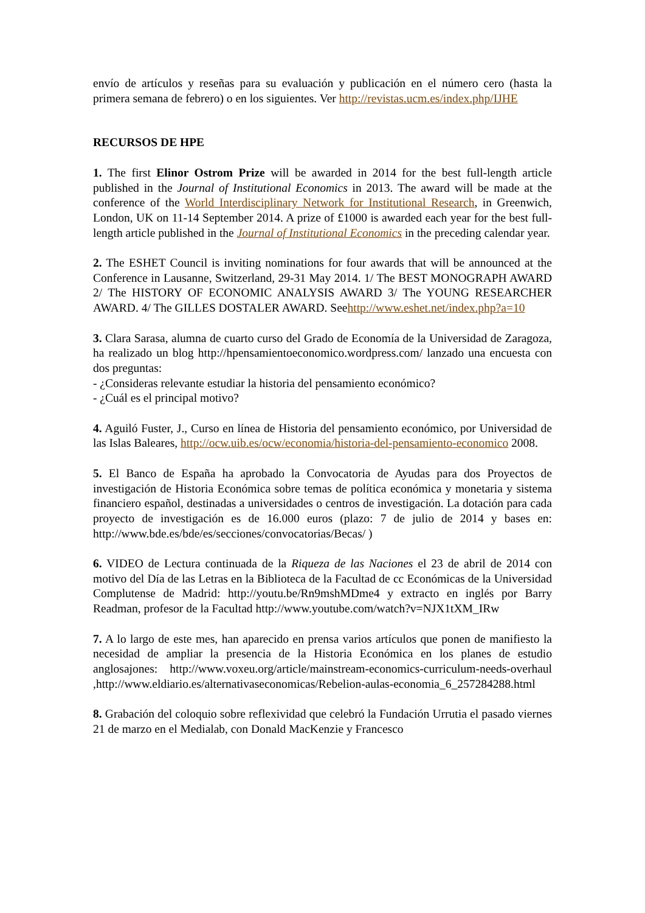envío de artículos y reseñas para su evaluación y publicación en el número cero (hasta la primera semana de febrero) o en los siguientes. Ver http://revistas.ucm.es/index.php/IJHE
RECURSOS DE HPE
1. The first Elinor Ostrom Prize will be awarded in 2014 for the best full-length article published in the Journal of Institutional Economics in 2013. The award will be made at the conference of the World Interdisciplinary Network for Institutional Research, in Greenwich, London, UK on 11-14 September 2014. A prize of £1000 is awarded each year for the best full-length article published in the Journal of Institutional Economics in the preceding calendar year.
2. The ESHET Council is inviting nominations for four awards that will be announced at the Conference in Lausanne, Switzerland, 29-31 May 2014. 1/ The BEST MONOGRAPH AWARD 2/ The HISTORY OF ECONOMIC ANALYSIS AWARD 3/ The YOUNG RESEARCHER AWARD. 4/ The GILLES DOSTALER AWARD. Seehttp://www.eshet.net/index.php?a=10
3. Clara Sarasa, alumna de cuarto curso del Grado de Economía de la Universidad de Zaragoza, ha realizado un blog http://hpensamientoeconomico.wordpress.com/ lanzado una encuesta con dos preguntas:
- ¿Consideras relevante estudiar la historia del pensamiento económico?
- ¿Cuál es el principal motivo?
4. Aguiló Fuster, J., Curso en línea de Historia del pensamiento económico, por Universidad de las Islas Baleares, http://ocw.uib.es/ocw/economia/historia-del-pensamiento-economico 2008.
5. El Banco de España ha aprobado la Convocatoria de Ayudas para dos Proyectos de investigación de Historia Económica sobre temas de política económica y monetaria y sistema financiero español, destinadas a universidades o centros de investigación. La dotación para cada proyecto de investigación es de 16.000 euros (plazo: 7 de julio de 2014 y bases en: http://www.bde.es/bde/es/secciones/convocatorias/Becas/ )
6. VIDEO de Lectura continuada de la Riqueza de las Naciones el 23 de abril de 2014 con motivo del Día de las Letras en la Biblioteca de la Facultad de cc Económicas de la Universidad Complutense de Madrid: http://youtu.be/Rn9mshMDme4 y extracto en inglés por Barry Readman, profesor de la Facultad http://www.youtube.com/watch?v=NJX1tXM_IRw
7. A lo largo de este mes, han aparecido en prensa varios artículos que ponen de manifiesto la necesidad de ampliar la presencia de la Historia Económica en los planes de estudio anglosajones: http://www.voxeu.org/article/mainstream-economics-curriculum-needs-overhaul ,http://www.eldiario.es/alternativaseconomicas/Rebelion-aulas-economia_6_257284288.html
8. Grabación del coloquio sobre reflexividad que celebró la Fundación Urrutia el pasado viernes 21 de marzo en el Medialab, con Donald MacKenzie y Francesco